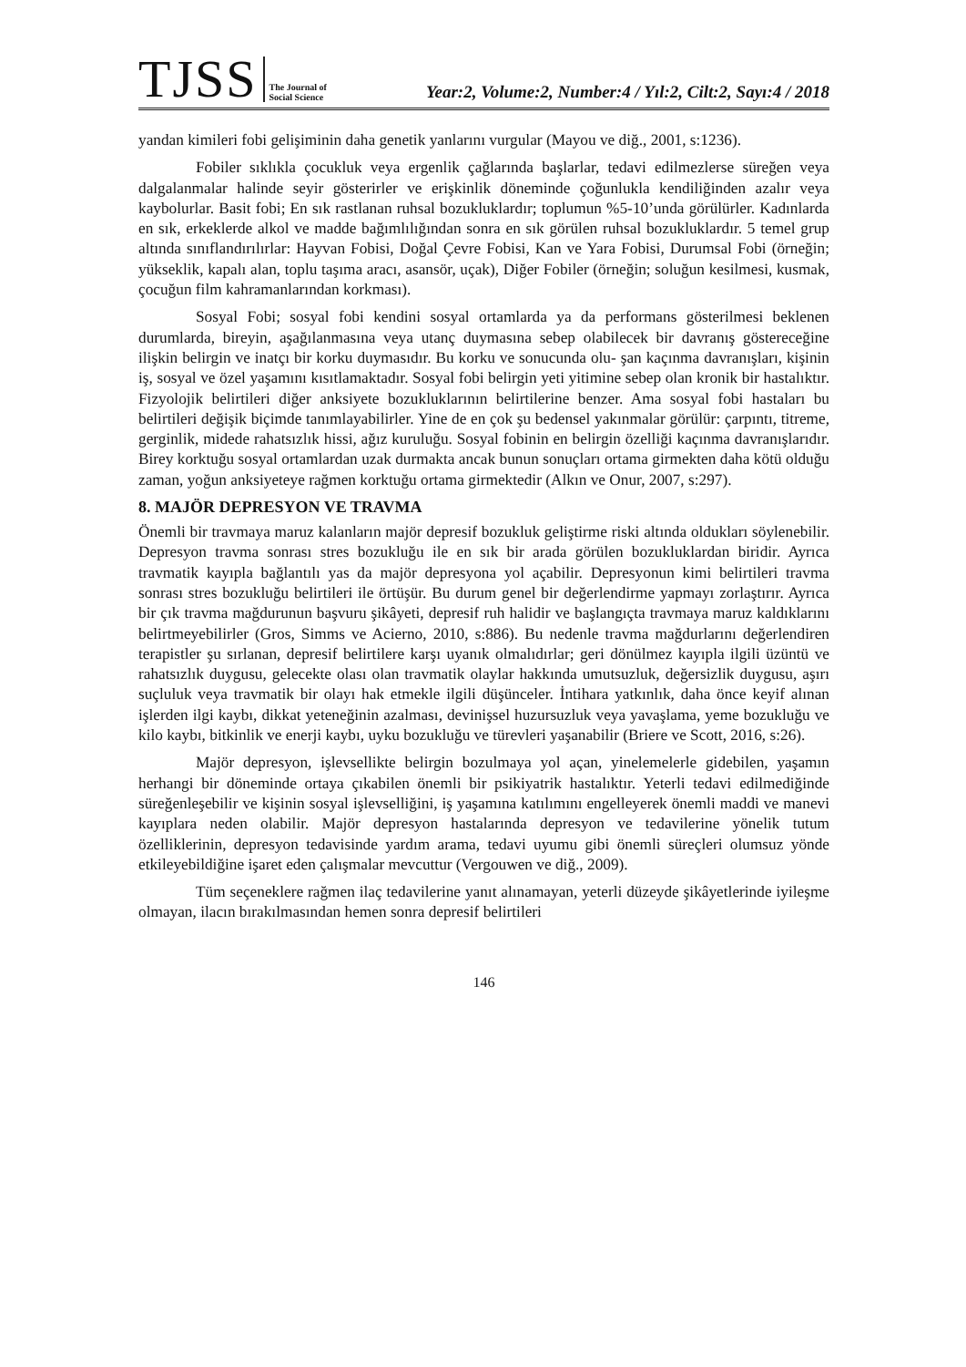TJSS
The Journal of Social Science
Year:2, Volume:2, Number:4 / Yıl:2, Cilt:2, Sayı:4 / 2018
yandan kimileri fobi gelişiminin daha genetik yanlarını vurgular (Mayou ve diğ., 2001, s:1236).
Fobiler sıklıkla çocukluk veya ergenlik çağlarında başlarlar, tedavi edilmezlerse süreğen veya dalgalanmalar halinde seyir gösterirler ve erişkinlik döneminde çoğunlukla kendiliğinden azalır veya kaybolurlar. Basit fobi; En sık rastlanan ruhsal bozukluklardır; toplumun %5-10’unda görülürler. Kadınlarda en sık, erkeklerde alkol ve madde bağımlılığından sonra en sık görülen ruhsal bozukluklardır. 5 temel grup altında sınıflandırılırlar: Hayvan Fobisi, Doğal Çevre Fobisi, Kan ve Yara Fobisi, Durumsal Fobi (örneğin; yükseklik, kapalı alan, toplu taşıma aracı, asansör, uçak), Diğer Fobiler (örneğin; soluğun kesilmesi, kusmak, çocuğun film kahramanlarından korkması).
Sosyal Fobi; sosyal fobi kendini sosyal ortamlarda ya da performans gösterilmesi beklenen durumlarda, bireyin, aşağılanmasına veya utanç duymasına sebep olabilecek bir davranış göstereceğine ilişkin belirgin ve inatçı bir korku duymasıdır. Bu korku ve sonucunda olu- şan kaçınma davranışları, kişinin iş, sosyal ve özel yaşamını kısıtlamaktadır. Sosyal fobi belirgin yeti yitimine sebep olan kronik bir hastalıktır. Fizyolojik belirtileri diğer anksiyete bozukluklarının belirtilerine benzer. Ama sosyal fobi hastaları bu belirtileri değişik biçimde tanımlayabilirler. Yine de en çok şu bedensel yakınmalar görülür: çarpıntı, titreme, gerginlik, midede rahatsızlık hissi, ağız kuruluğu. Sosyal fobinin en belirgin özelliği kaçınma davranışlarıdır. Birey korktuğu sosyal ortamlardan uzak durmakta ancak bunun sonuçları ortama girmekten daha kötü olduğu zaman, yoğun anksiyeteye rağmen korktuğu ortama girmektedir (Alkın ve Onur, 2007, s:297).
8. MAJÖR DEPRESYON VE TRAVMA
Önemli bir travmaya maruz kalanların majör depresif bozukluk geliştirme riski altında oldukları söylenebilir. Depresyon travma sonrası stres bozukluğu ile en sık bir arada görülen bozukluklardan biridir. Ayrıca travmatik kayıpla bağlantılı yas da majör depresyona yol açabilir. Depresyonun kimi belirtileri travma sonrası stres bozukluğu belirtileri ile örtüşür. Bu durum genel bir değerlendirme yapmayı zorlaştırır. Ayrıca bir çık travma mağdurunun başvuru şikâyeti, depresif ruh halidir ve başlangıçta travmaya maruz kaldıklarını belirtmeyebilirler (Gros, Simms ve Acierno, 2010, s:886). Bu nedenle travma mağdurlarını değerlendiren terapistler şu sırlanan, depresif belirtilere karşı uyanık olmalıdırlar; geri dönülmez kayıpla ilgili üzüntü ve rahatsızlık duygusu, gelecekte olası olan travmatik olaylar hakkında umutsuzluk, değersizlik duygusu, aşırı suçluluk veya travmatik bir olayı hak etmekle ilgili düşünceler. İntihara yatkınlık, daha önce keyif alınan işlerden ilgi kaybı, dikkat yeteneğinin azalması, devinişsel huzursuzluk veya yavaşlama, yeme bozukluğu ve kilo kaybı, bitkinlik ve enerji kaybı, uyku bozukluğu ve türevleri yaşanabilir (Briere ve Scott, 2016, s:26).
Majör depresyon, işlevsellikte belirgin bozulmaya yol açan, yinelemelerle gidebilen, yaşamın herhangi bir döneminde ortaya çıkabilen önemli bir psikiyatrik hastalıktır. Yeterli tedavi edilmediğinde süreğenleşebilir ve kişinin sosyal işlevselliğini, iş yaşamına katılımını engelleyerek önemli maddi ve manevi kayıplara neden olabilir. Majör depresyon hastalarında depresyon ve tedavilerine yönelik tutum özelliklerinin, depresyon tedavisinde yardım arama, tedavi uyumu gibi önemli süreçleri olumsuz yönde etkileyebildiğine işaret eden çalışmalar mevcuttur (Vergouwen ve diğ., 2009).
Tüm seçeneklere rağmen ilaç tedavilerine yanıt alınamayan, yeterli düzeyde şikâyetlerinde iyileşme olmayan, ilacın bırakılmasından hemen sonra depresif belirtileri
146